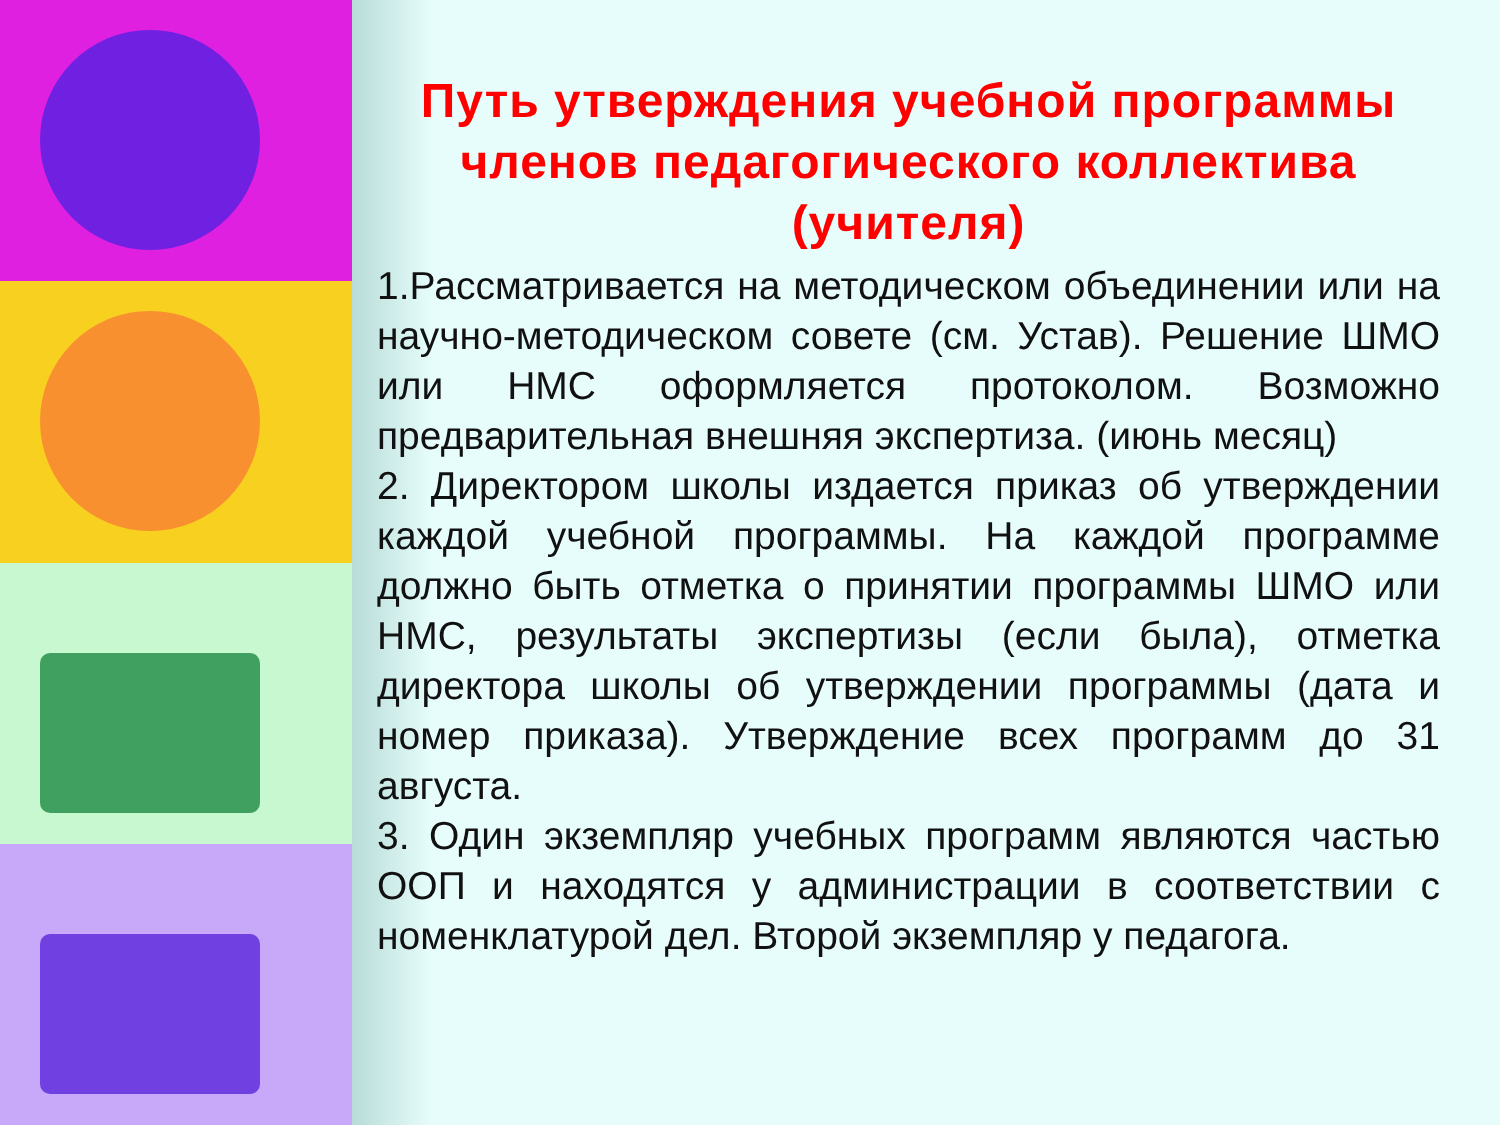Путь утверждения учебной программы членов педагогического коллектива (учителя)
1.Рассматривается на методическом объединении или на научно-методическом совете (см. Устав). Решение ШМО или НМС оформляется протоколом. Возможно предварительная внешняя экспертиза. (июнь месяц)
2. Директором школы издается приказ об утверждении каждой учебной программы. На каждой программе должно быть отметка о принятии программы ШМО или НМС, результаты экспертизы (если была), отметка директора школы об утверждении программы (дата и номер приказа). Утверждение всех программ до 31 августа.
3. Один экземпляр учебных программ являются частью ООП и находятся у администрации в соответствии с номенклатурой дел. Второй экземпляр у педагога.